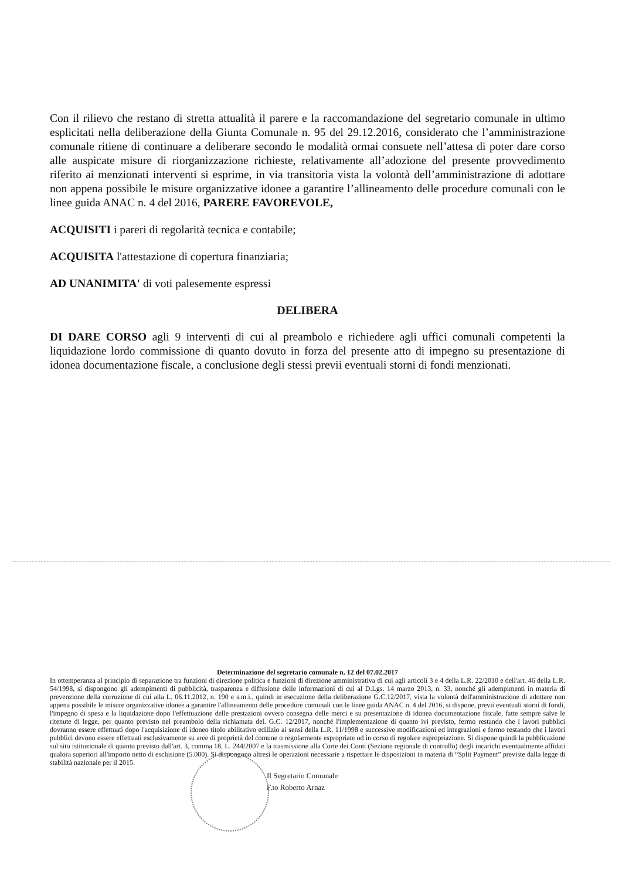Con il rilievo che restano di stretta attualità il parere e la raccomandazione del segretario comunale in ultimo esplicitati nella deliberazione della Giunta Comunale n. 95 del 29.12.2016, considerato che l’amministrazione comunale ritiene di continuare a deliberare secondo le modalità ormai consuete nell’attesa di poter dare corso alle auspicate misure di riorganizzazione richieste, relativamente all’adozione del presente provvedimento riferito ai menzionati interventi si esprime, in via transitoria vista la volontà dell’amministrazione di adottare non appena possibile le misure organizzative idonee a garantire l’allineamento delle procedure comunali con le linee guida ANAC n. 4 del 2016, PARERE FAVOREVOLE,
ACQUISITI i pareri di regolarità tecnica e contabile;
ACQUISITA l'attestazione di copertura finanziaria;
AD UNANIMITA' di voti palesemente espressi
DELIBERA
DI DARE CORSO agli 9 interventi di cui al preambolo e richiedere agli uffici comunali competenti la liquidazione lordo commissione di quanto dovuto in forza del presente atto di impegno su presentazione di idonea documentazione fiscale, a conclusione degli stessi previi eventuali storni di fondi menzionati.
Determinazione del segretario comunale n. 12 del 07.02.2017
In ottemperanza al principio di separazione tra funzioni di direzione politica e funzioni di direzione amministrativa di cui agli articoli 3 e 4 della L.R. 22/2010 e dell'art. 46 della L.R. 54/1998, si dispongono gli adempimenti di pubblicità, trasparenza e diffusione delle informazioni di cui al D.Lgs. 14 marzo 2013, n. 33, nonché gli adempimenti in materia di prevenzione della corruzione di cui alla L. 06.11.2012, n. 190 e s.m.i., quindi in esecuzione della deliberazione G.C.12/2017, vista la volontà dell'amministrazione di adottare non appena possibile le misure organizzative idonee a garantire l'allineamento delle procedure comunali con le linee guida ANAC n. 4 del 2016, si dispone, previi eventuali storni di fondi, l'impegno di spesa e la liquidazione dopo l'effettuazione delle prestazioni ovvero consegna delle merci e su presentazione di idonea documentazione fiscale, fatte sempre salve le ritenute di legge, per quanto previsto nel preambolo della richiamata del. G.C. 12/2017, nonché l'implementazione di quanto ivi previsto, fermo restando che i lavori pubblici dovranno essere effettuati dopo l'acquisizione di idoneo titolo abilitativo edilizio ai sensi della L.R. 11/1998 e successive modificazioni ed integrazioni e fermo restando che i lavori pubblici devono essere effettuati esclusivamente su aree di proprietà del comune o regolarmente espropriate od in corso di regolare espropriazione. Si dispone quindi la pubblicazione sul sito istituzionale di quanto previsto dall'art. 3, comma 18, L. 244/2007 e la trasmissione alla Corte dei Conti (Sezione regionale di controllo) degli incarichi eventualmente affidati qualora superiori all'importo netto di esclusione (5.000). Si dispongono altresì le operazioni necessarie a rispettare le disposizioni in materia di “Split Payment” previste dalla legge di stabilità nazionale per il 2015.
Il Segretario Comunale
F.to Roberto Arnaz